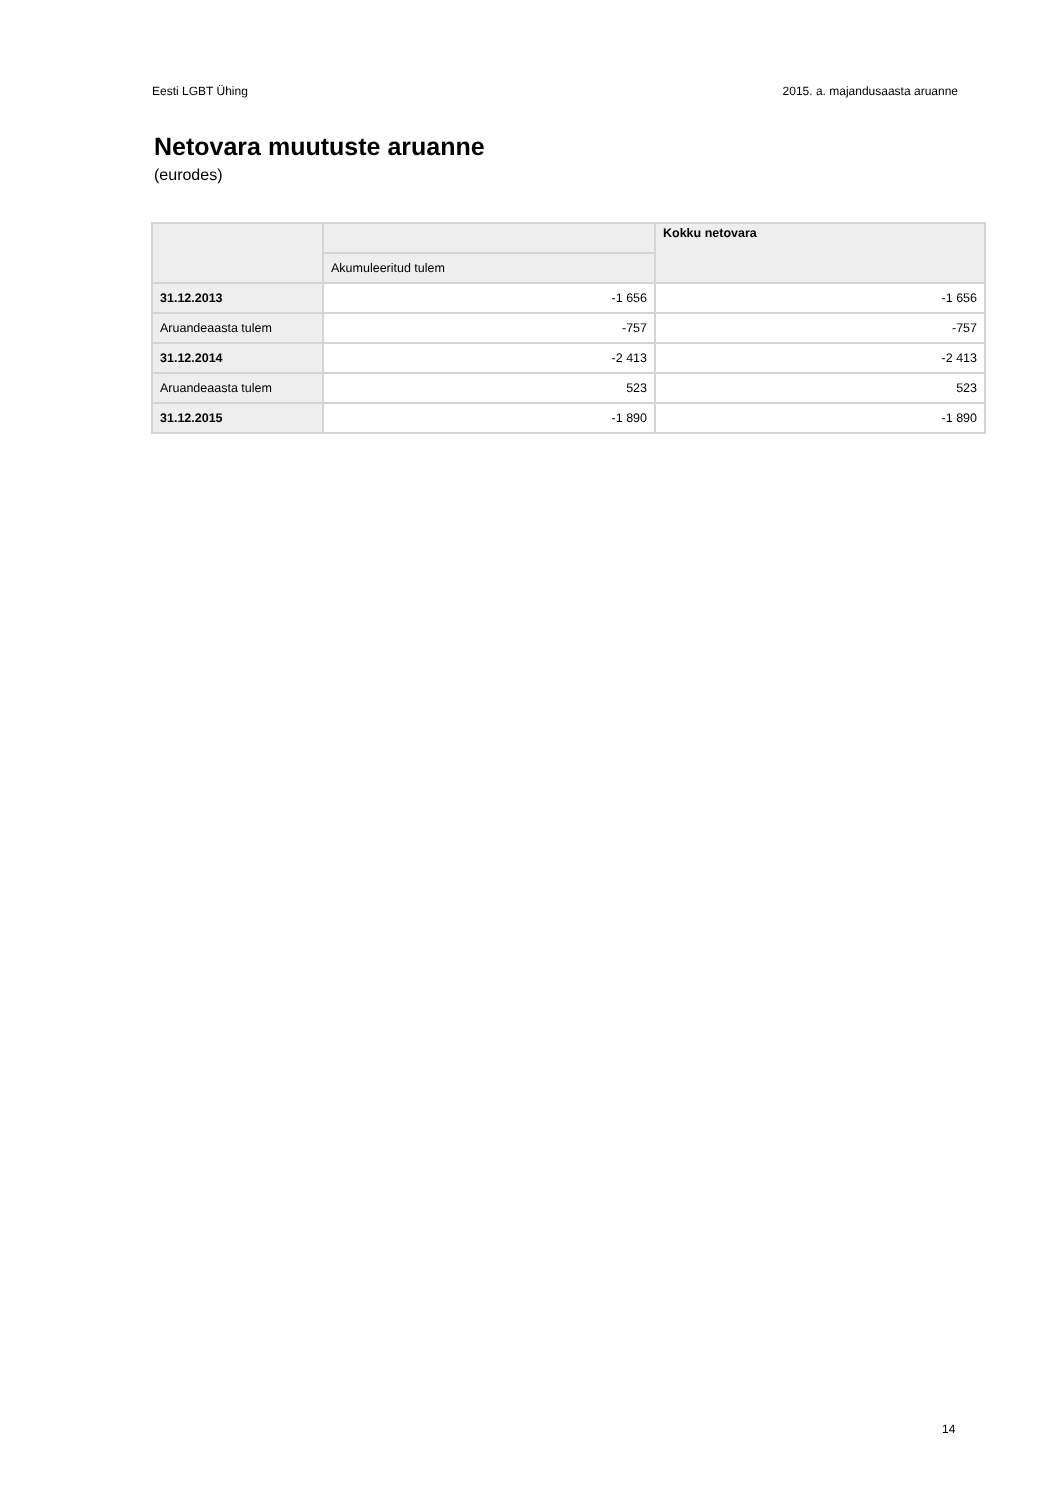Eesti LGBT Ühing 2015. a. majandusaasta aruanne
Netovara muutuste aruanne
(eurodes)
| | | Kokku netovara |
| --- | --- | --- |
| | Akumuleeritud tulem | |
| 31.12.2013 | -1 656 | -1 656 |
| Aruandeaasta tulem | -757 | -757 |
| 31.12.2014 | -2 413 | -2 413 |
| Aruandeaasta tulem | 523 | 523 |
| 31.12.2015 | -1 890 | -1 890 |
14